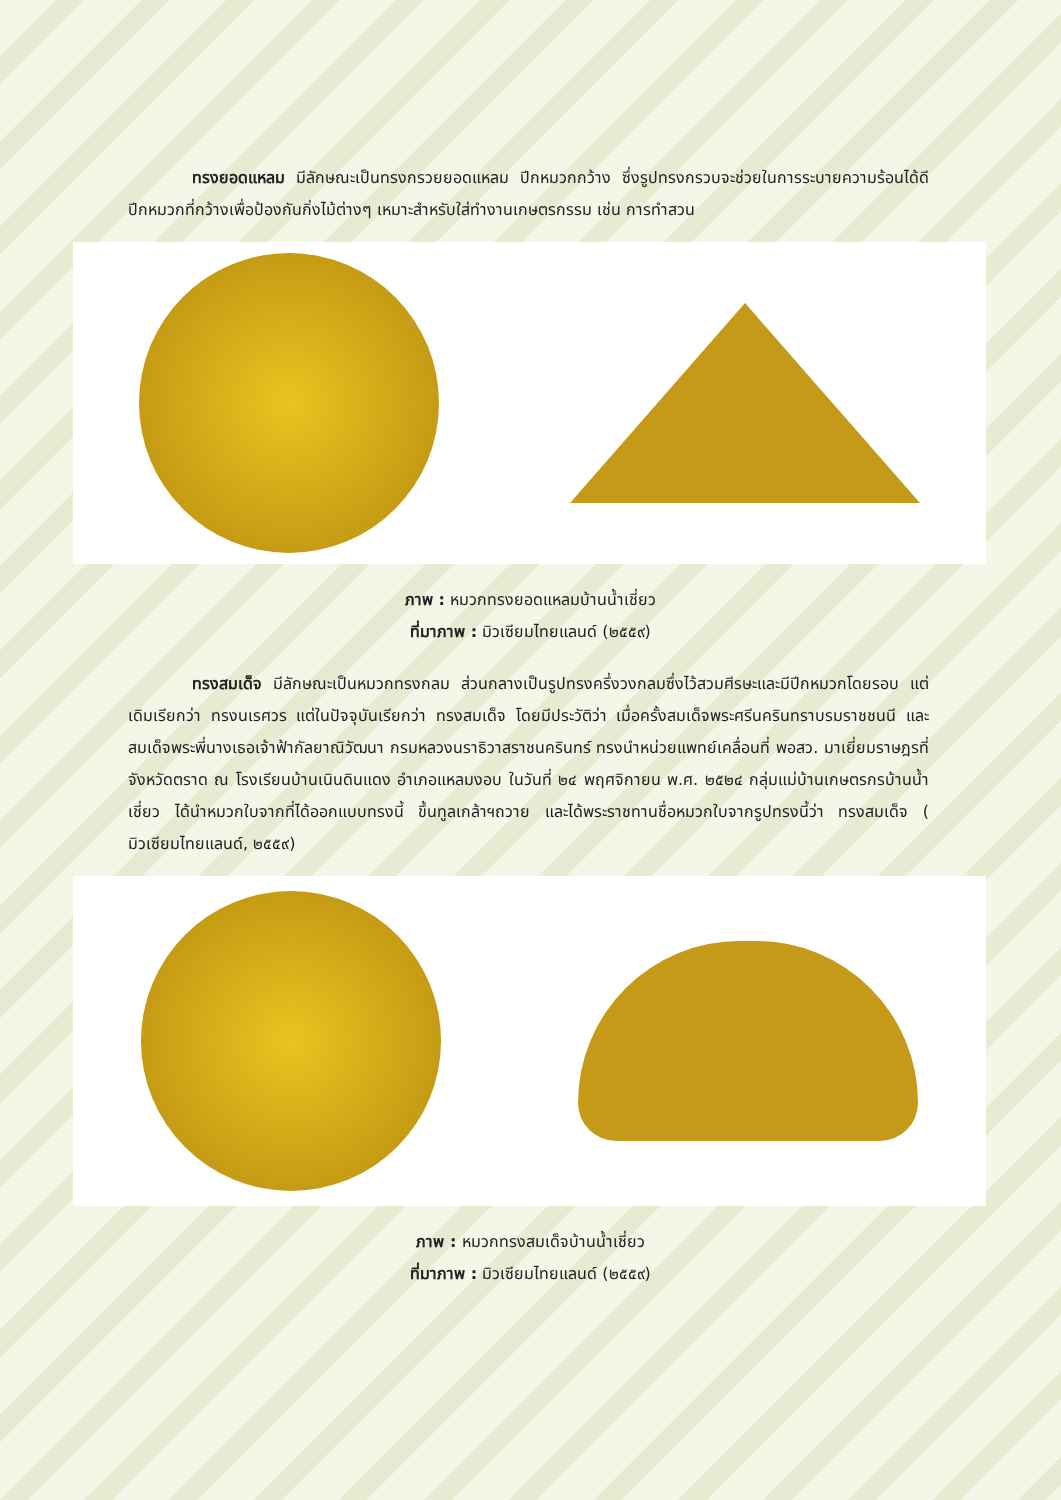ทรงยอดแหลม มีลักษณะเป็นทรงกรวยยอดแหลม ปีกหมวกกว้าง ซึ่งรูปทรงกรวบจะช่วยในการระบายความร้อนได้ดี ปีกหมวกที่กว้างเพื่อป้องกันกิ่งไม้ต่างๆ เหมาะสำหรับใส่ทำงานเกษตรกรรม เช่น การทำสวน
ภาพ : หมวกทรงยอดแหลมบ้านน้ำเชี่ยว
ที่มาภาพ : มิวเซียมไทยแลนด์ (๒๕๕๙)
    ทรงสมเด็จ มีลักษณะเป็นหมวกทรงกลม ส่วนกลางเป็นรูปทรงครึ่งวงกลมซึ่งไว้สวมศีรษะและมีปีกหมวกโดยรอบ แต่เดิมเรียกว่า ทรงนเรศวร แต่ในปัจจุบันเรียกว่า ทรงสมเด็จ โดยมีประวัติว่า เมื่อครั้งสมเด็จพระศรีนครินทราบรมราชชนนี และสมเด็จพระพี่นางเธอเจ้าฟ้ากัลยาณิวัฒนา กรมหลวงนราธิวาสราชนครินทร์ ทรงนำหน่วยแพทย์เคลื่อนที่ พอสว. มาเยี่ยมราษฎรที่จังหวัดตราด ณ โรงเรียนบ้านเนินดินแดง อำเภอแหลมงอบ ในวันที่ ๒๔ พฤศจิกายน พ.ศ. ๒๕๒๔ กลุ่มแม่บ้านเกษตรกรบ้านน้ำเชี่ยว ได้นำหมวกใบจากที่ได้ออกแบบทรงนี้ ขึ้นทูลเกล้าฯถวาย และได้พระราชทานชื่อหมวกใบจากรูปทรงนี้ว่า ทรงสมเด็จ ( มิวเซียมไทยแลนด์, ๒๕๕๙)
ภาพ : หมวกทรงสมเด็จบ้านน้ำเชี่ยว
ที่มาภาพ : มิวเซียมไทยแลนด์ (๒๕๕๙)